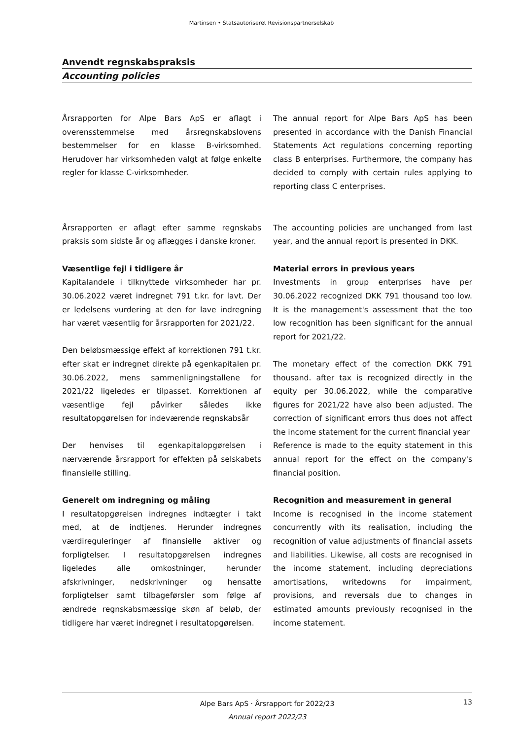Martinsen • Statsautoriseret Revisionspartnerselskab
Anvendt regnskabspraksis
Accounting policies
Årsrapporten for Alpe Bars ApS er aflagt i overensstemmelse med årsregnskabslovens bestemmelser for en klasse B-virksomhed. Herudover har virksomheden valgt at følge enkelte regler for klasse C-virksomheder.
The annual report for Alpe Bars ApS has been presented in accordance with the Danish Financial Statements Act regulations concerning reporting class B enterprises. Furthermore, the company has decided to comply with certain rules applying to reporting class C enterprises.
Årsrapporten er aflagt efter samme regnskabs praksis som sidste år og aflægges i danske kroner.
The accounting policies are unchanged from last year, and the annual report is presented in DKK.
Væsentlige fejl i tidligere år
Kapitalandele i tilknyttede virksomheder har pr. 30.06.2022 været indregnet 791 t.kr. for lavt. Der er ledelsens vurdering at den for lave indregning har været væsentlig for årsrapporten for 2021/22.
Den beløbsmæssige effekt af korrektionen 791 t.kr. efter skat er indregnet direkte på egenkapitalen pr. 30.06.2022, mens sammenligningstallene for 2021/22 ligeledes er tilpasset. Korrektionen af væsentlige fejl påvirker således ikke resultatopgørelsen for indeværende regnskabsår
Der henvises til egenkapitalopgørelsen i nærværende årsrapport for effekten på selskabets finansielle stilling.
Material errors in previous years
Investments in group enterprises have per 30.06.2022 recognized DKK 791 thousand too low. It is the management's assessment that the too low recognition has been significant for the annual report for 2021/22.
The monetary effect of the correction DKK 791 thousand. after tax is recognized directly in the equity per 30.06.2022, while the comparative figures for 2021/22 have also been adjusted. The correction of significant errors thus does not affect the income statement for the current financial year
Reference is made to the equity statement in this annual report for the effect on the company's financial position.
Generelt om indregning og måling
I resultatopgørelsen indregnes indtægter i takt med, at de indtjenes. Herunder indregnes værdireguleringer af finansielle aktiver og forpligtelser. I resultatopgørelsen indregnes ligeledes alle omkostninger, herunder afskrivninger, nedskrivninger og hensatte forpligtelser samt tilbageførsler som følge af ændrede regnskabsmæssige skøn af beløb, der tidligere har været indregnet i resultatopgørelsen.
Recognition and measurement in general
Income is recognised in the income statement concurrently with its realisation, including the recognition of value adjustments of financial assets and liabilities. Likewise, all costs are recognised in the income statement, including depreciations amortisations, writedowns for impairment, provisions, and reversals due to changes in estimated amounts previously recognised in the income statement.
Alpe Bars ApS · Årsrapport for 2022/23
Annual report 2022/23
13